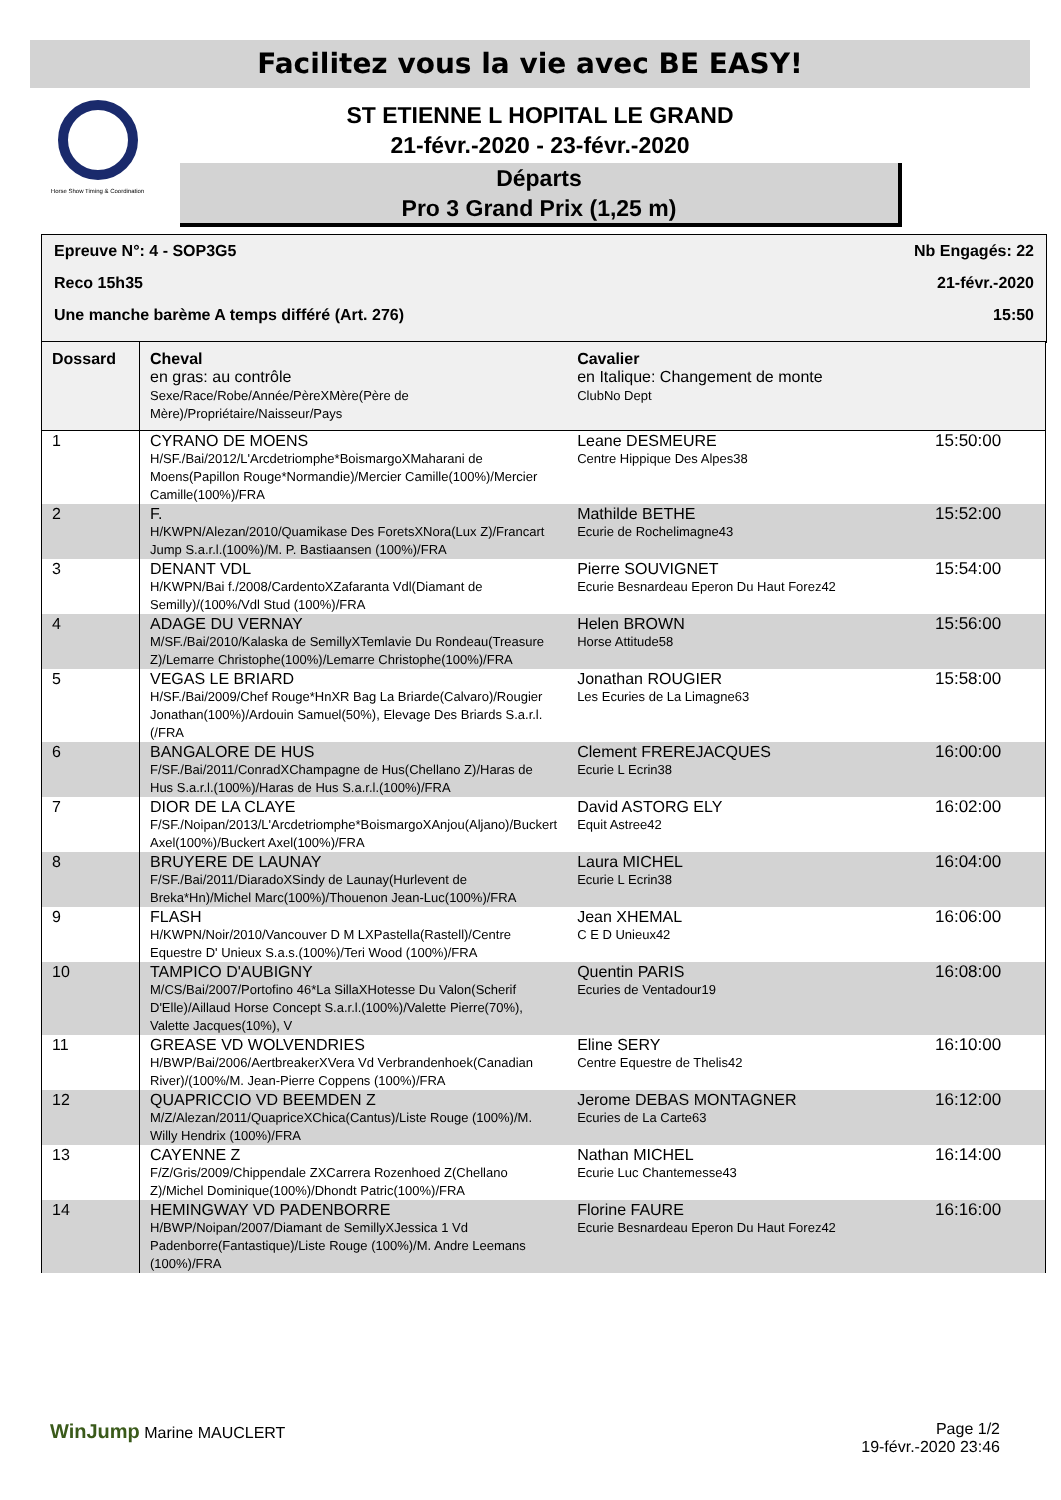Facilitez vous la vie avec BE EASY!
Horse Show Timing & Coordination
ST ETIENNE L HOPITAL LE GRAND
21-févr.-2020 - 23-févr.-2020
Départs
Pro 3 Grand Prix (1,25 m)
Epreuve N°: 4 - SOP3G5 Nb Engagés: 22
Reco 15h35 21-févr.-2020
Une manche barème A temps différé (Art. 276) 15:50
| Dossard | Cheval en gras: au contrôle Sexe/Race/Robe/Année/PèreXMère(Père de Mère)/Propriétaire/Naisseur/Pays | Cavalier en Italique: Changement de monte ClubNo Dept | |
| --- | --- | --- | --- |
| 1 | CYRANO DE MOENS H/SF./Bai/2012/L'Arcdetriomphe*BoismargoXMaharani de Moens(Papillon Rouge*Normandie)/Mercier Camille(100%)/Mercier Camille(100%)/FRA | Leane DESMEURE Centre Hippique Des Alpes38 | 15:50:00 |
| 2 | F. H/KWPN/Alezan/2010/Quamikase Des ForetsXNora(Lux Z)/Francart Jump S.a.r.l.(100%)/M. P. Bastiaansen (100%)/FRA | Mathilde BETHE Ecurie de Rochelimagne43 | 15:52:00 |
| 3 | DENANT VDL H/KWPN/Bai f./2008/CardentoXZafaranta Vdl(Diamant de Semilly)/(100%/Vdl Stud (100%)/FRA | Pierre SOUVIGNET Ecurie Besnardeau Eperon Du Haut Forez42 | 15:54:00 |
| 4 | ADAGE DU VERNAY M/SF./Bai/2010/Kalaska de SemillyXTemlavie Du Rondeau(Treasure Z)/Lemarre Christophe(100%)/Lemarre Christophe(100%)/FRA | Helen BROWN Horse Attitude58 | 15:56:00 |
| 5 | VEGAS LE BRIARD H/SF./Bai/2009/Chef Rouge*HnXR Bag La Briarde(Calvaro)/Rougier Jonathan(100%)/Ardouin Samuel(50%), Elevage Des Briards S.a.r.l.(/FRA | Jonathan ROUGIER Les Ecuries de La Limagne63 | 15:58:00 |
| 6 | BANGALORE DE HUS F/SF./Bai/2011/ConradXChampagne de Hus(Chellano Z)/Haras de Hus S.a.r.l.(100%)/Haras de Hus S.a.r.l.(100%)/FRA | Clement FREREJACQUES Ecurie L Ecrin38 | 16:00:00 |
| 7 | DIOR DE LA CLAYE F/SF./Noipan/2013/L'Arcdetriomphe*BoismargoXAnjou(Aljano)/Buckert Axel(100%)/Buckert Axel(100%)/FRA | David ASTORG ELY Equit Astree42 | 16:02:00 |
| 8 | BRUYERE DE LAUNAY F/SF./Bai/2011/DiaradoXSindy de Launay(Hurlevent de Breka*Hn)/Michel Marc(100%)/Thouenon Jean-Luc(100%)/FRA | Laura MICHEL Ecurie L Ecrin38 | 16:04:00 |
| 9 | FLASH H/KWPN/Noir/2010/Vancouver D M LXPastella(Rastell)/Centre Equestre D' Unieux S.a.s.(100%)/Teri Wood (100%)/FRA | Jean XHEMAL C E D Unieux42 | 16:06:00 |
| 10 | TAMPICO D'AUBIGNY M/CS/Bai/2007/Portofino 46*La SillaXHotesse Du Valon(Scherif D'Elle)/Aillaud Horse Concept S.a.r.l.(100%)/Valette Pierre(70%), Valette Jacques(10%), V | Quentin PARIS Ecuries de Ventadour19 | 16:08:00 |
| 11 | GREASE VD WOLVENDRIES H/BWP/Bai/2006/AertbreakerXVera Vd Verbrandenhoek(Canadian River)/(100%/M. Jean-Pierre Coppens (100%)/FRA | Eline SERY Centre Equestre de Thelis42 | 16:10:00 |
| 12 | QUAPRICCIO VD BEEMDEN Z M/Z/Alezan/2011/QuapriceXChica(Cantus)/Liste Rouge (100%)/M. Willy Hendrix (100%)/FRA | Jerome DEBAS MONTAGNER Ecuries de La Carte63 | 16:12:00 |
| 13 | CAYENNE Z F/Z/Gris/2009/Chippendale ZXCarrera Rozenhoed Z(Chellano Z)/Michel Dominique(100%)/Dhondt Patric(100%)/FRA | Nathan MICHEL Ecurie Luc Chantemesse43 | 16:14:00 |
| 14 | HEMINGWAY VD PADENBORRE H/BWP/Noipan/2007/Diamant de SemillyXJessica 1 Vd Padenborre(Fantastique)/Liste Rouge (100%)/M. Andre Leemans (100%)/FRA | Florine FAURE Ecurie Besnardeau Eperon Du Haut Forez42 | 16:16:00 |
WinJump Marine MAUCLERT Page 1/2
19-févr.-2020 23:46